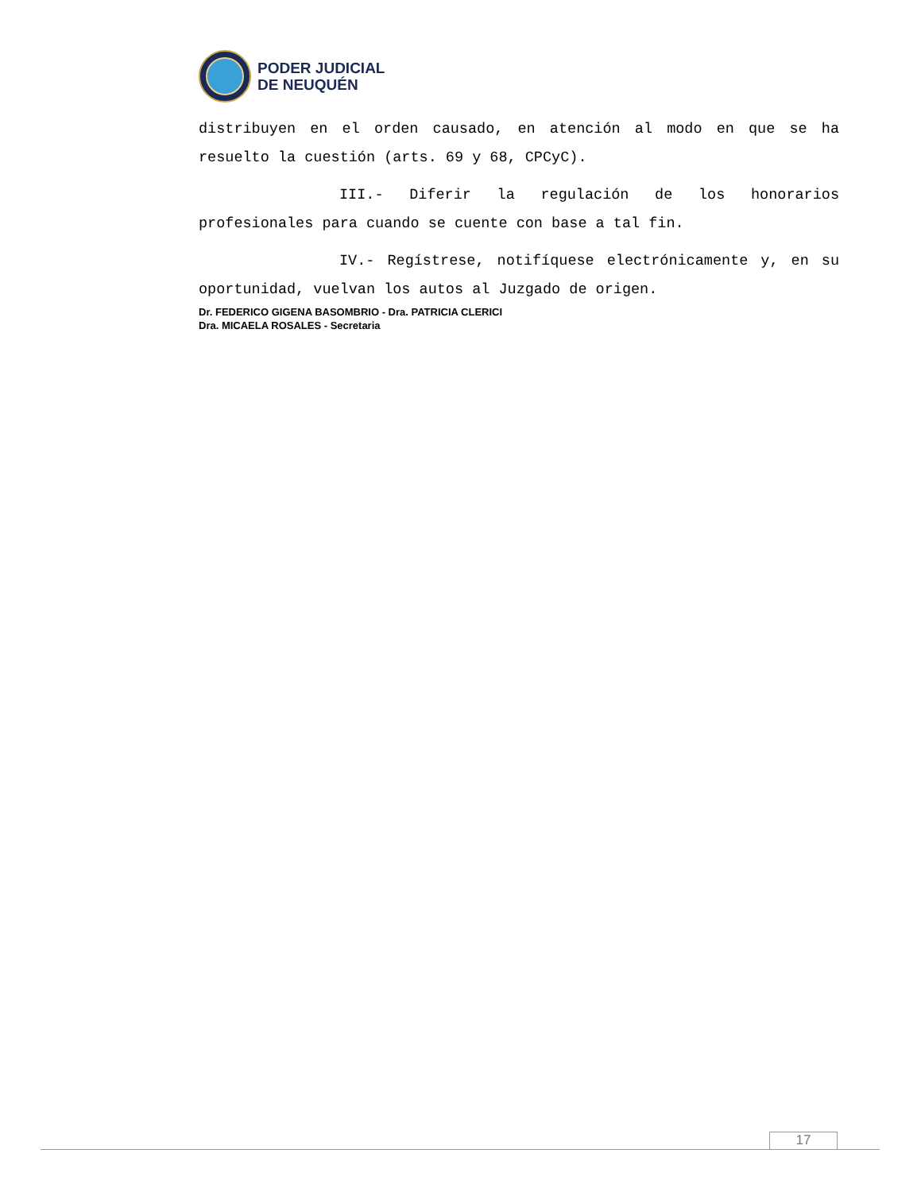PODER JUDICIAL
DE NEUQUÉN
distribuyen en el orden causado, en atención al modo en que se ha resuelto la cuestión (arts. 69 y 68, CPCyC).
III.- Diferir la regulación de los honorarios profesionales para cuando se cuente con base a tal fin.
IV.- Regístrese, notifíquese electrónicamente y, en su oportunidad, vuelvan los autos al Juzgado de origen.
Dr. FEDERICO GIGENA BASOMBRIO - Dra. PATRICIA CLERICI
Dra. MICAELA ROSALES - Secretaria
17